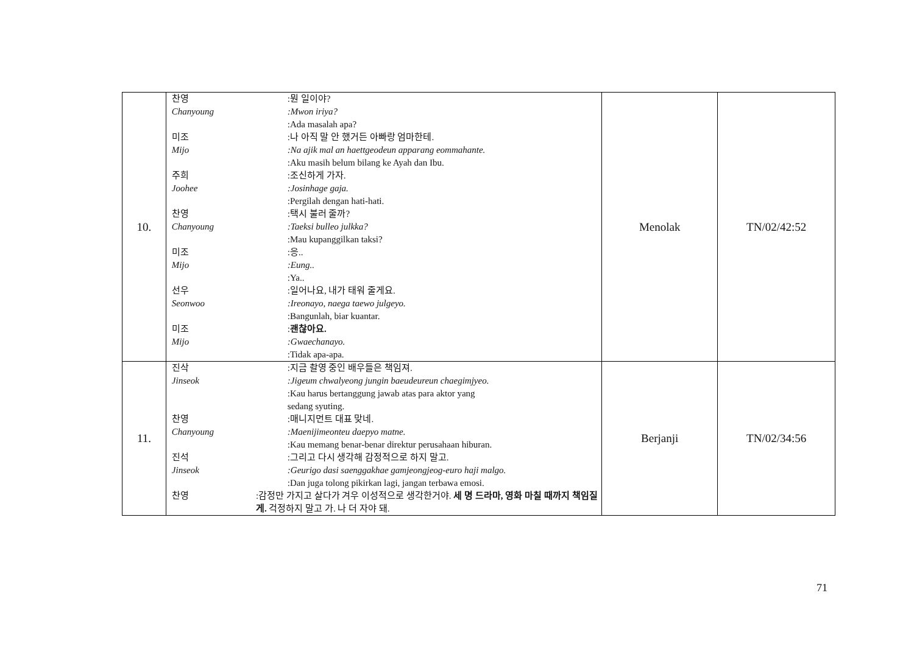| 10. | 찬영 :뭔 일이야? Chanyoung :Mwon iriya? :Ada masalah apa? 미조 :나 아직 말 안 했거든 아빠랑 엄마한테. Mijo :Na ajik mal an haettgeodeun apparang eommahante. :Aku masih belum bilang ke Ayah dan Ibu. 주희 :조신하게 가자. Joohee :Josinhage gaja. :Pergilah dengan hati-hati. 찬영 :택시 불러 줄까? Chanyoung :Taeksi bulleo julkka? :Mau kupanggilkan taksi? 미조 :응.. Mijo :Eung.. :Ya.. 선우 :일어나요, 내가 태워 줄게요. Seonwoo :Ireonayo, naega taewo julgeyo. :Bangunlah, biar kuantar. 미조 : 괜찮아요. Mijo :Gwaechanayo. :Tidak apa-apa. | Menolak | TN/02/42:52 |
| 11. | 진삭 :지금 촬영 중인 배우들은 책임져. Jinseok :Jigeum chwalyeong jungin baeudeureun chaegimjyeo. :Kau harus bertanggung jawab atas para aktor yang sedang syuting. 찬영 :매니지먼트 대표 맞네. Chanyoung :Maenijimeonteu daepyo matne. :Kau memang benar-benar direktur perusahaan hiburan. 진석 :그리고 다시 생각해 감정적으로 하지 말고. Jinseok :Geurigo dasi saenggakhae gamjeongjeog-euro haji malgo. :Dan juga tolong pikirkan lagi, jangan terbawa emosi. 찬영 :감정만 가지고 살다가 겨우 이성적으로 생각한거야. 세 명 드라마, 영화 마칠 때까지 책임질게. 걱정하지 말고 가. 나 더 자야 돼. | Berjanji | TN/02/34:56 |
71